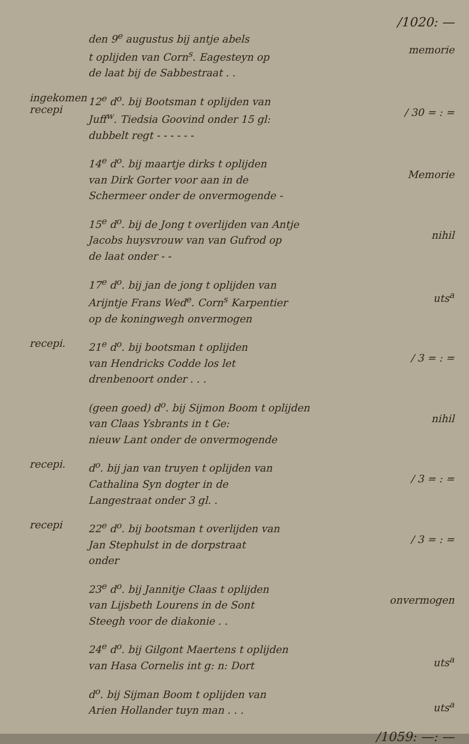/1020: —
den 9<sup>e</sup> augustus bij antje abels
t oplijden van Corn<sup>s</sup>. Eagesteyn op
de laat bij de Sabbestraat . .
memorie
ingekomen
recepi
12<sup>e</sup> d<sup>o</sup>. bij Bootsman t oplijden van
Juff<sup>w</sup>. Tiedsia Goovind onder 15 gl:
dubbelt regt - - - - - -
/ 30 = : =
14<sup>e</sup> d<sup>o</sup>. bij maartje dirks t oplijden
van Dirk Gorter voor aan in de
Schermeer onder de onvermogende -
Memorie
15<sup>e</sup> d<sup>o</sup>. bij de Jong t overlijden van Antje
Jacobs huysvrouw van van Gufrod op
de laat onder - -
nihil
17<sup>e</sup> d<sup>o</sup>. bij jan de jong t oplijden van
Arijntje Frans Wed<sup>e</sup>. Corn<sup>s</sup> Karpentier
op de koningwegh onvermogen
uts<sup>a</sup>
recepi.
21<sup>e</sup> d<sup>o</sup>. bij bootsman t oplijden
van Hendricks Codde los let
drenbenoort onder . . .
/ 3 = : =
(geen goed) d<sup>o</sup>. bij Sijmon Boom t oplijden
van Claas Ysbrants in t Ge:
nieuw Lant onder de onvermogende
nihil
recepi.
d<sup>o</sup>. bij jan van truyen t oplijden van
Cathalina Syn dogter in de
Langestraat onder 3 gl. .
/ 3 = : =
recepi
22<sup>e</sup> d<sup>o</sup>. bij bootsman t overlijden van
Jan Stephulst in de dorpstraat
onder
/ 3 = : =
23<sup>e</sup> d<sup>o</sup>. bij Jannitje Claas t oplijden
van Lijsbeth Lourens in de Sont
Steegh voor de diakonie . .
onvermogen
24<sup>e</sup> d<sup>o</sup>. bij Gilgont Maertens t oplijden
van Hasa Cornelis int g: n: Dort
uts<sup>a</sup>
d<sup>o</sup>. bij Sijman Boom t oplijden van
Arien Hollander tuyn man . . .
uts<sup>a</sup>
/1059: —: —